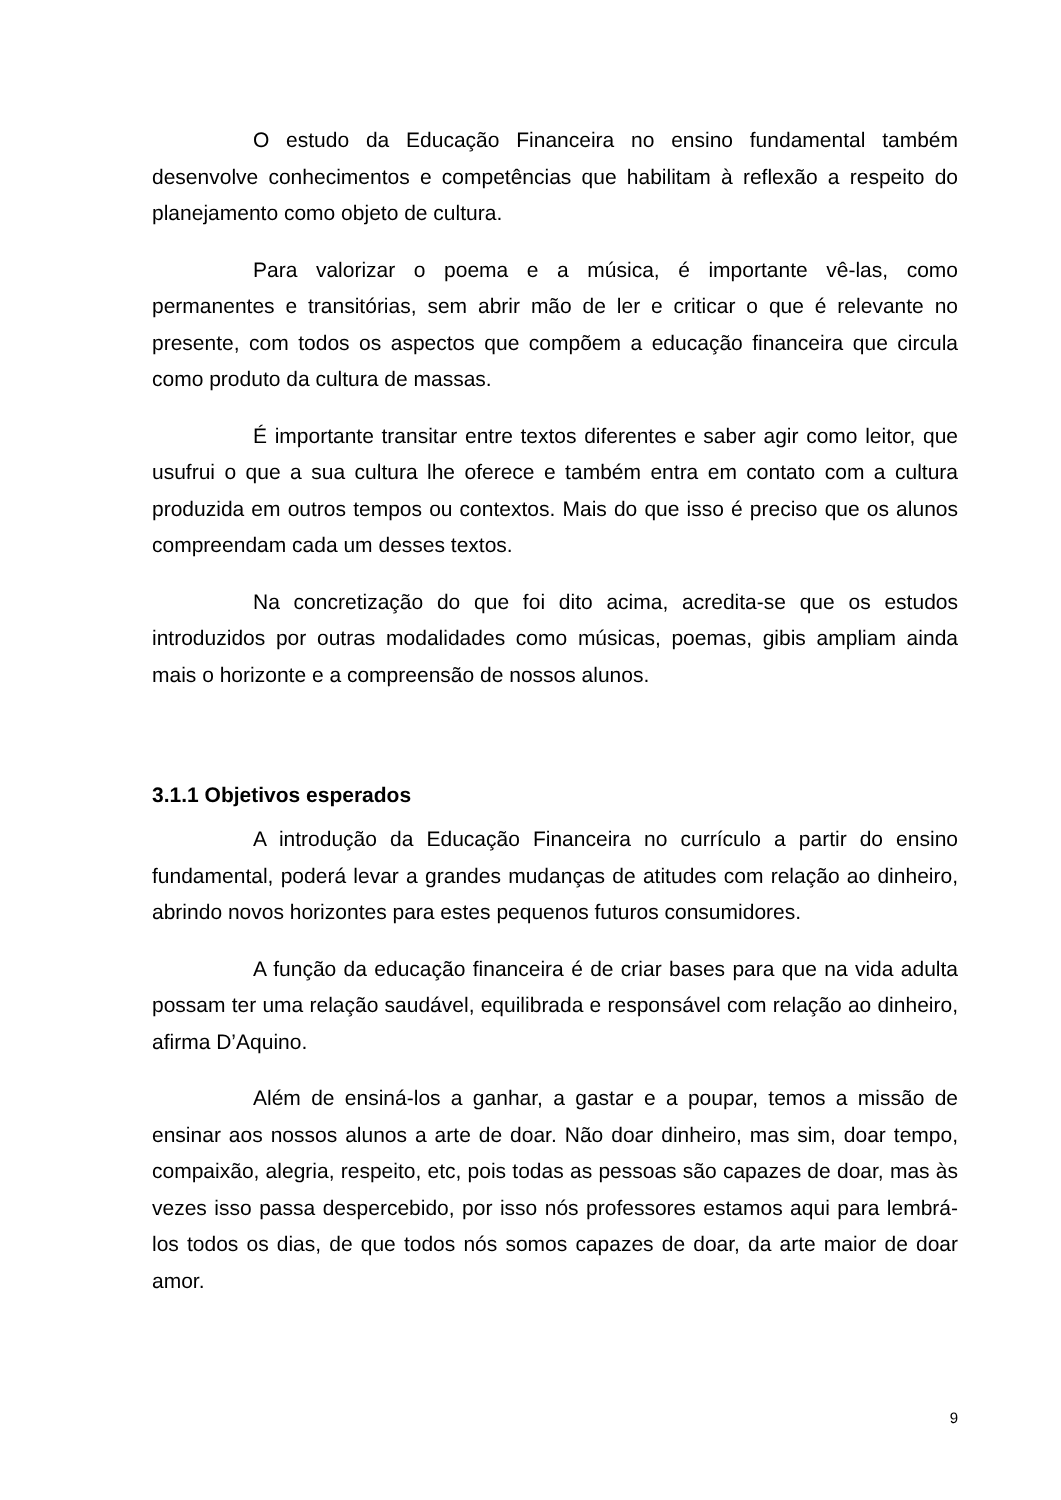O estudo da Educação Financeira no ensino fundamental também desenvolve conhecimentos e competências que habilitam à reflexão a respeito do planejamento como objeto de cultura.
Para valorizar o poema e a música, é importante vê-las, como permanentes e transitórias, sem abrir mão de ler e criticar o que é relevante no presente, com todos os aspectos que compõem a educação financeira que circula como produto da cultura de massas.
É importante transitar entre textos diferentes e saber agir como leitor, que usufrui o que a sua cultura lhe oferece e também entra em contato com a cultura produzida em outros tempos ou contextos. Mais do que isso é preciso que os alunos compreendam cada um desses textos.
Na concretização do que foi dito acima, acredita-se que os estudos introduzidos por outras modalidades como músicas, poemas, gibis ampliam ainda mais o horizonte e a compreensão de nossos alunos.
3.1.1 Objetivos esperados
A introdução da Educação Financeira no currículo a partir do ensino fundamental, poderá levar a grandes mudanças de atitudes com relação ao dinheiro, abrindo novos horizontes para estes pequenos futuros consumidores.
A função da educação financeira é de criar bases para que na vida adulta possam ter uma relação saudável, equilibrada e responsável com relação ao dinheiro, afirma D’Aquino.
Além de ensiná-los a ganhar, a gastar e a poupar, temos a missão de ensinar aos nossos alunos a arte de doar. Não doar dinheiro, mas sim, doar tempo, compaixão, alegria, respeito, etc, pois todas as pessoas são capazes de doar, mas às vezes isso passa despercebido, por isso nós professores estamos aqui para lembrá-los todos os dias, de que todos nós somos capazes de doar, da arte maior de doar amor.
9